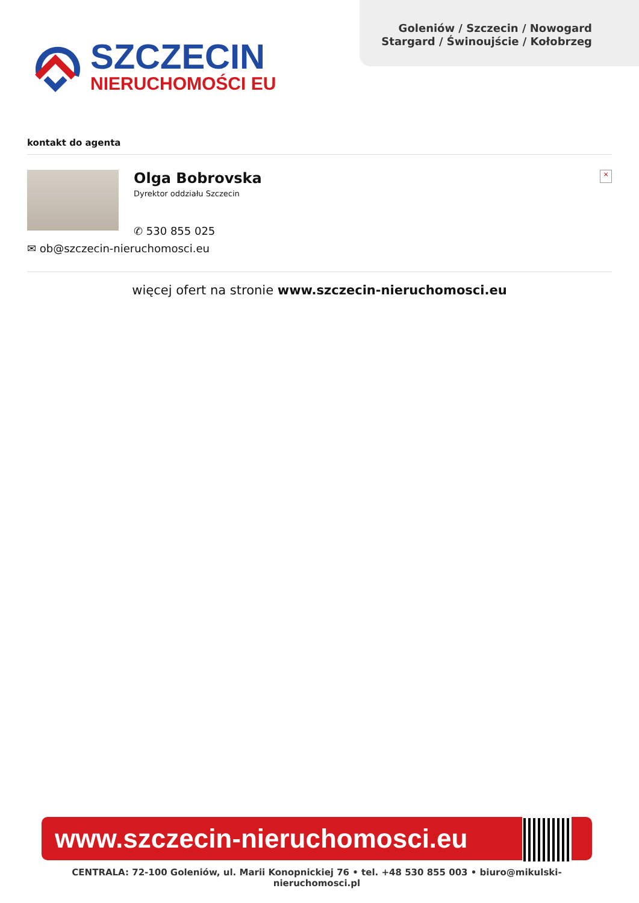SZCZECIN
NIERUCHOMOŚCI EU
Goleniów / Szczecin / Nowogard
Stargard / Świnoujście / Kołobrzeg
kontakt do agenta
Olga Bobrovska
Dyrektor oddziału Szczecin
✆ 530 855 025
×
✉ ob@szczecin-nieruchomosci.eu
więcej ofert na stronie www.szczecin-nieruchomosci.eu
www.szczecin-nieruchomosci.eu
CENTRALA: 72-100 Goleniów, ul. Marii Konopnickiej 76 • tel. +48 530 855 003 • biuro@mikulski-nieruchomosci.pl